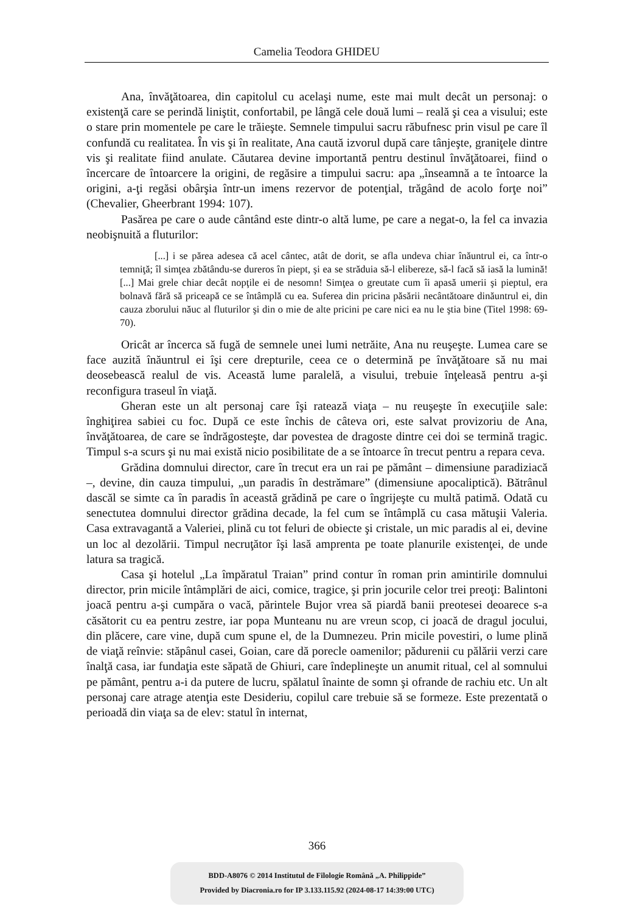Camelia Teodora GHIDEU
Ana, învăţătoarea, din capitolul cu acelaşi nume, este mai mult decât un personaj: o existenţă care se perindă liniştit, confortabil, pe lângă cele două lumi – reală şi cea a visului; este o stare prin momentele pe care le trăieşte. Semnele timpului sacru răbufnesc prin visul pe care îl confundă cu realitatea. În vis şi în realitate, Ana caută izvorul după care tânjeşte, graniţele dintre vis şi realitate fiind anulate. Căutarea devine importantă pentru destinul învăţătoarei, fiind o încercare de întoarcere la origini, de regăsire a timpului sacru: apa „înseamnă a te întoarce la origini, a-ţi regăsi obârşia într-un imens rezervor de potenţial, trăgând de acolo forţe noi” (Chevalier, Gheerbrant 1994: 107).
Pasărea pe care o aude cântând este dintr-o altă lume, pe care a negat-o, la fel ca invazia neobişnuită a fluturilor:
[...] i se părea adesea că acel cântec, atât de dorit, se afla undeva chiar înăuntrul ei, ca într-o temniţă; îl simţea zbătându-se dureros în piept, şi ea se străduia să-l elibereze, să-l facă să iasă la lumină! [...] Mai grele chiar decât nopţile ei de nesomn! Simţea o greutate cum îi apasă umerii şi pieptul, era bolnavă fără să priceapă ce se întâmplă cu ea. Suferea din pricina păsării necântătoare dinăuntrul ei, din cauza zborului năuc al fluturilor şi din o mie de alte pricini pe care nici ea nu le ştia bine (Titel 1998: 69-70).
Oricât ar încerca să fugă de semnele unei lumi netrăite, Ana nu reuşeşte. Lumea care se face auzită înăuntrul ei îşi cere drepturile, ceea ce o determină pe învăţătoare să nu mai deosebească realul de vis. Această lume paralelă, a visului, trebuie înţeleasă pentru a-şi reconfigura traseul în viaţă.
Gheran este un alt personaj care îşi ratează viaţa – nu reuşeşte în execuţiile sale: înghiţirea sabiei cu foc. După ce este închis de câteva ori, este salvat provizoriu de Ana, învăţătoarea, de care se îndrăgosteşte, dar povestea de dragoste dintre cei doi se termină tragic. Timpul s-a scurs şi nu mai există nicio posibilitate de a se întoarce în trecut pentru a repara ceva.
Grădina domnului director, care în trecut era un rai pe pământ – dimensiune paradiziacă –, devine, din cauza timpului, „un paradis în destrămare” (dimensiune apocaliptică). Bătrânul dascăl se simte ca în paradis în această grădină pe care o îngrijeşte cu multă patimă. Odată cu senectutea domnului director grădina decade, la fel cum se întâmplă cu casa mătuşii Valeria. Casa extravagantă a Valeriei, plină cu tot feluri de obiecte şi cristale, un mic paradis al ei, devine un loc al dezolării. Timpul necruţător îşi lasă amprenta pe toate planurile existenţei, de unde latura sa tragică.
Casa şi hotelul „La împăratul Traian” prind contur în roman prin amintirile domnului director, prin micile întâmplări de aici, comice, tragice, şi prin jocurile celor trei preoţi: Balintoni joacă pentru a-şi cumpăra o vacă, părintele Bujor vrea să piardă banii preotesei deoarece s-a căsătorit cu ea pentru zestre, iar popa Munteanu nu are vreun scop, ci joacă de dragul jocului, din plăcere, care vine, după cum spune el, de la Dumnezeu. Prin micile povestiri, o lume plină de viaţă reînvie: stăpânul casei, Goian, care dă porecle oamenilor; pădurenii cu pălării verzi care înalţă casa, iar fundaţia este săpată de Ghiuri, care îndeplineşte un anumit ritual, cel al somnului pe pământ, pentru a-i da putere de lucru, spălatul înainte de somn şi ofrande de rachiu etc. Un alt personaj care atrage atenţia este Desideriu, copilul care trebuie să se formeze. Este prezentată o perioadă din viaţa sa de elev: statul în internat,
366
BDD-A8076 © 2014 Institutul de Filologie Română „A. Philippide”
Provided by Diacronia.ro for IP 3.133.115.92 (2024-08-17 14:39:00 UTC)